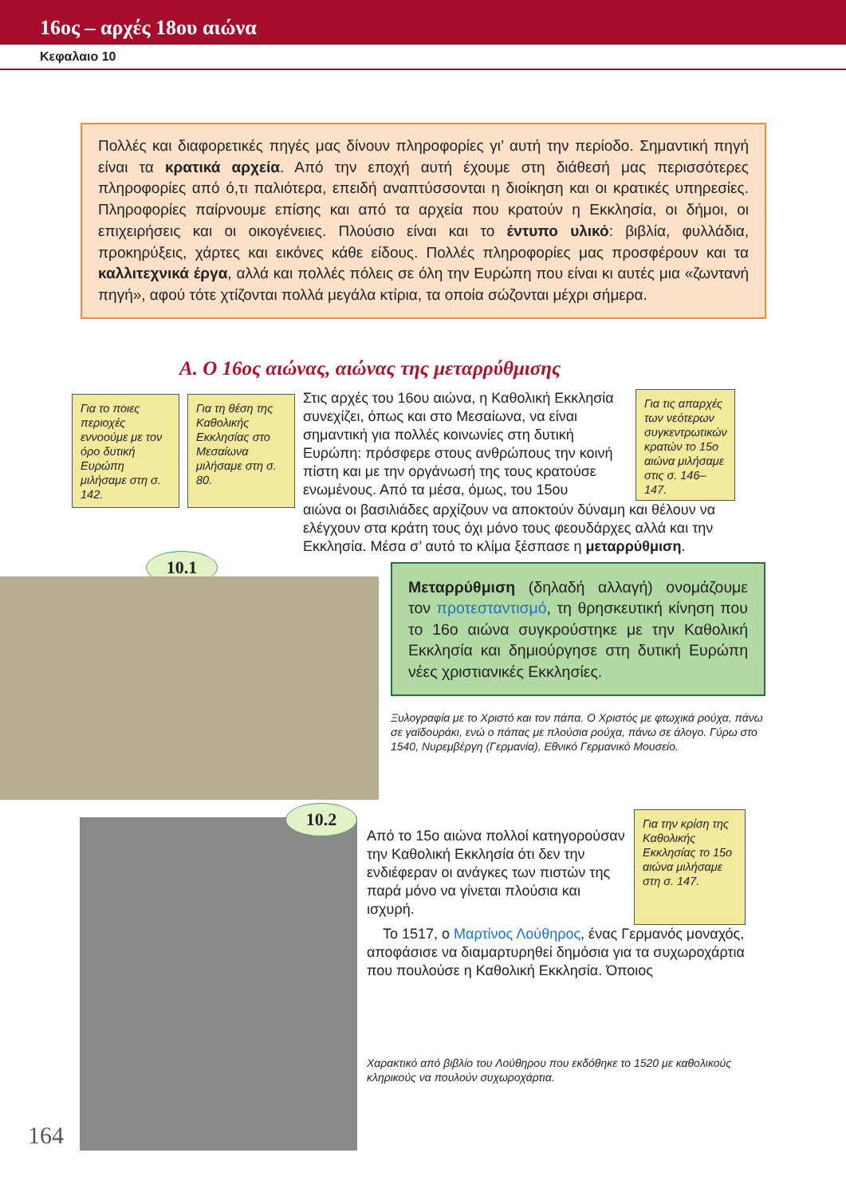16ος – αρχές 18ου αιώνα
Κεφαλαιο 10
Πολλές και διαφορετικές πηγές μας δίνουν πληροφορίες γι’ αυτή την περίοδο. Σημαντική πηγή είναι τα κρατικά αρχεία. Από την εποχή αυτή έχουμε στη διάθεσή μας περισσότερες πληροφορίες από ό,τι παλιότερα, επειδή αναπτύσσονται η διοίκηση και οι κρατικές υπηρεσίες. Πληροφορίες παίρνουμε επίσης και από τα αρχεία που κρατούν η Εκκλησία, οι δήμοι, οι επιχειρήσεις και οι οικογένειες. Πλούσιο είναι και το έντυπο υλικό: βιβλία, φυλλάδια, προκηρύξεις, χάρτες και εικόνες κάθε είδους. Πολλές πληροφορίες μας προσφέρουν και τα καλλιτεχνικά έργα, αλλά και πολλές πόλεις σε όλη την Ευρώπη που είναι κι αυτές μια «ζωντανή πηγή», αφού τότε χτίζονται πολλά μεγάλα κτίρια, τα οποία σώζονται μέχρι σήμερα.
Α. Ο 16ος αιώνας, αιώνας της μεταρρύθμισης
Για το ποιες περιοχές εννοούμε με τον όρο δυτική Ευρώπη μιλήσαμε στη σ. 142.
Για τη θέση της Καθολικής Εκκλησίας στο Μεσαίωνα μιλήσαμε στη σ. 80.
Στις αρχές του 16ου αιώνα, η Καθολική Εκκλησία συνεχίζει, όπως και στο Μεσαίωνα, να είναι σημαντική για πολλές κοινωνίες στη δυτική Ευρώπη: πρόσφερε στους ανθρώπους την κοινή πίστη και με την οργάνωσή της τους κρατούσε ενωμένους. Από τα μέσα, όμως, του 15ου
Για τις απαρχές των νεότερων συγκεντρωτικών κρατών το 15ο αιώνα μιλήσαμε στις σ. 146–147.
αιώνα οι βασιλιάδες αρχίζουν να αποκτούν δύναμη και θέλουν να ελέγχουν στα κράτη τους όχι μόνο τους φεουδάρχες αλλά και την Εκκλησία. Μέσα σ’ αυτό το κλίμα ξέσπασε η μεταρρύθμιση.
10.1
Μεταρρύθμιση (δηλαδή αλλαγή) ονομάζουμε τον προτεσταντισμό, τη θρησκευτική κίνηση που το 16ο αιώνα συγκρούστηκε με την Καθολική Εκκλησία και δημιούργησε στη δυτική Ευρώπη νέες χριστιανικές Εκκλησίες.
Ξυλογραφία με το Χριστό και τον πάπα. Ο Χριστός με φτωχικά ρούχα, πάνω σε γαϊδουράκι, ενώ ο πάπας με πλούσια ρούχα, πάνω σε άλογο. Γύρω στο 1540, Νυρεμβέργη (Γερμανία), Εθνικό Γερμανικό Μουσείο.
164
10.2
Από το 15ο αιώνα πολλοί κατηγορούσαν την Καθολική Εκκλησία ότι δεν την ενδιέφεραν οι ανάγκες των πιστών της παρά μόνο να γίνεται πλούσια και ισχυρή.
Για την κρίση της Καθολικής Εκκλησίας το 15ο αιώνα μιλήσαμε στη σ. 147.
Το 1517, ο Μαρτίνος Λούθηρος, ένας Γερμανός μοναχός, αποφάσισε να διαμαρτυρηθεί δημόσια για τα συχωροχάρτια που πουλούσε η Καθολική Εκκλησία. Όποιος
Χαρακτικό από βιβλίο του Λούθηρου που εκδόθηκε το 1520 με καθολικούς κληρικούς να πουλούν συχωροχάρτια.